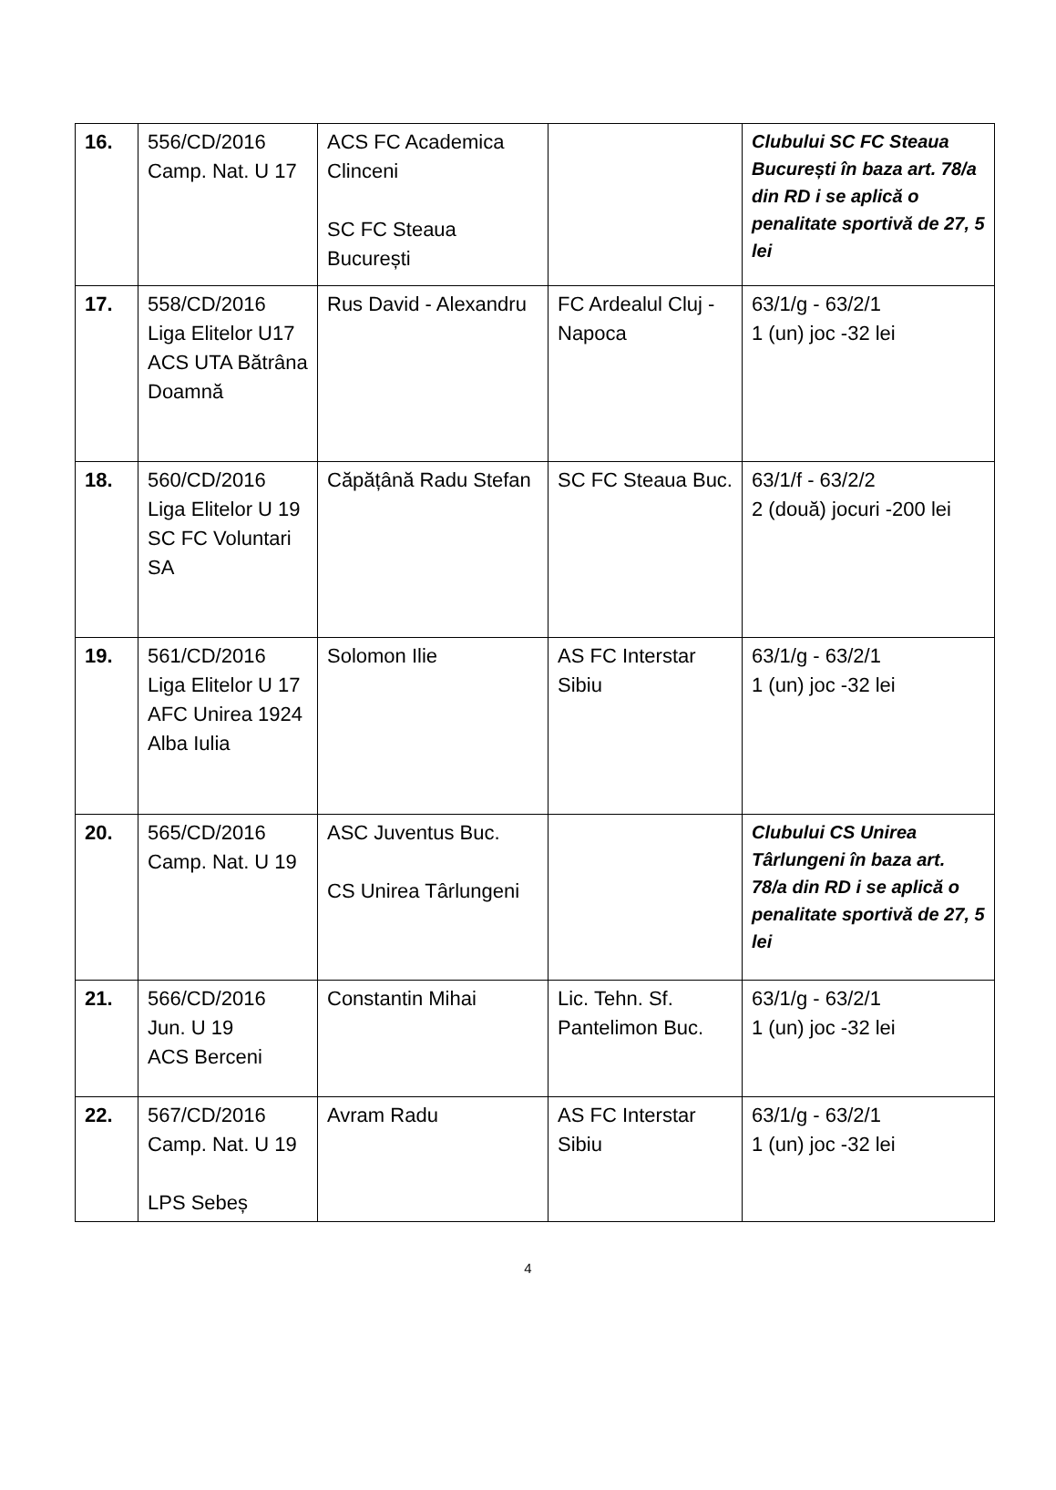| 16. | 556/CD/2016 Camp. Nat. U 17 | ACS FC Academica Clinceni SC FC Steaua București | | Clubului SC FC Steaua București în baza art. 78/a din RD i se aplică o penalitate sportivă de 27, 5 lei |
| 17. | 558/CD/2016 Liga Elitelor U17 ACS UTA Bătrâna Doamnă | Rus David - Alexandru | FC Ardealul Cluj - Napoca | 63/1/g - 63/2/1 1 (un) joc -32 lei |
| 18. | 560/CD/2016 Liga Elitelor U 19 SC FC Voluntari SA | Căpățână Radu Stefan | SC FC Steaua Buc. | 63/1/f - 63/2/2 2 (două) jocuri -200 lei |
| 19. | 561/CD/2016 Liga Elitelor U 17 AFC Unirea 1924 Alba Iulia | Solomon Ilie | AS FC Interstar Sibiu | 63/1/g - 63/2/1 1 (un) joc -32 lei |
| 20. | 565/CD/2016 Camp. Nat. U 19 | ASC Juventus Buc. CS Unirea Târlungeni | | Clubului CS Unirea Târlungeni în baza art. 78/a din RD i se aplică o penalitate sportivă de 27, 5 lei |
| 21. | 566/CD/2016 Jun. U 19 ACS Berceni | Constantin Mihai | Lic. Tehn. Sf. Pantelimon Buc. | 63/1/g - 63/2/1 1 (un) joc -32 lei |
| 22. | 567/CD/2016 Camp. Nat. U 19 LPS Sebeș | Avram Radu | AS FC Interstar Sibiu | 63/1/g - 63/2/1 1 (un) joc -32 lei |
4